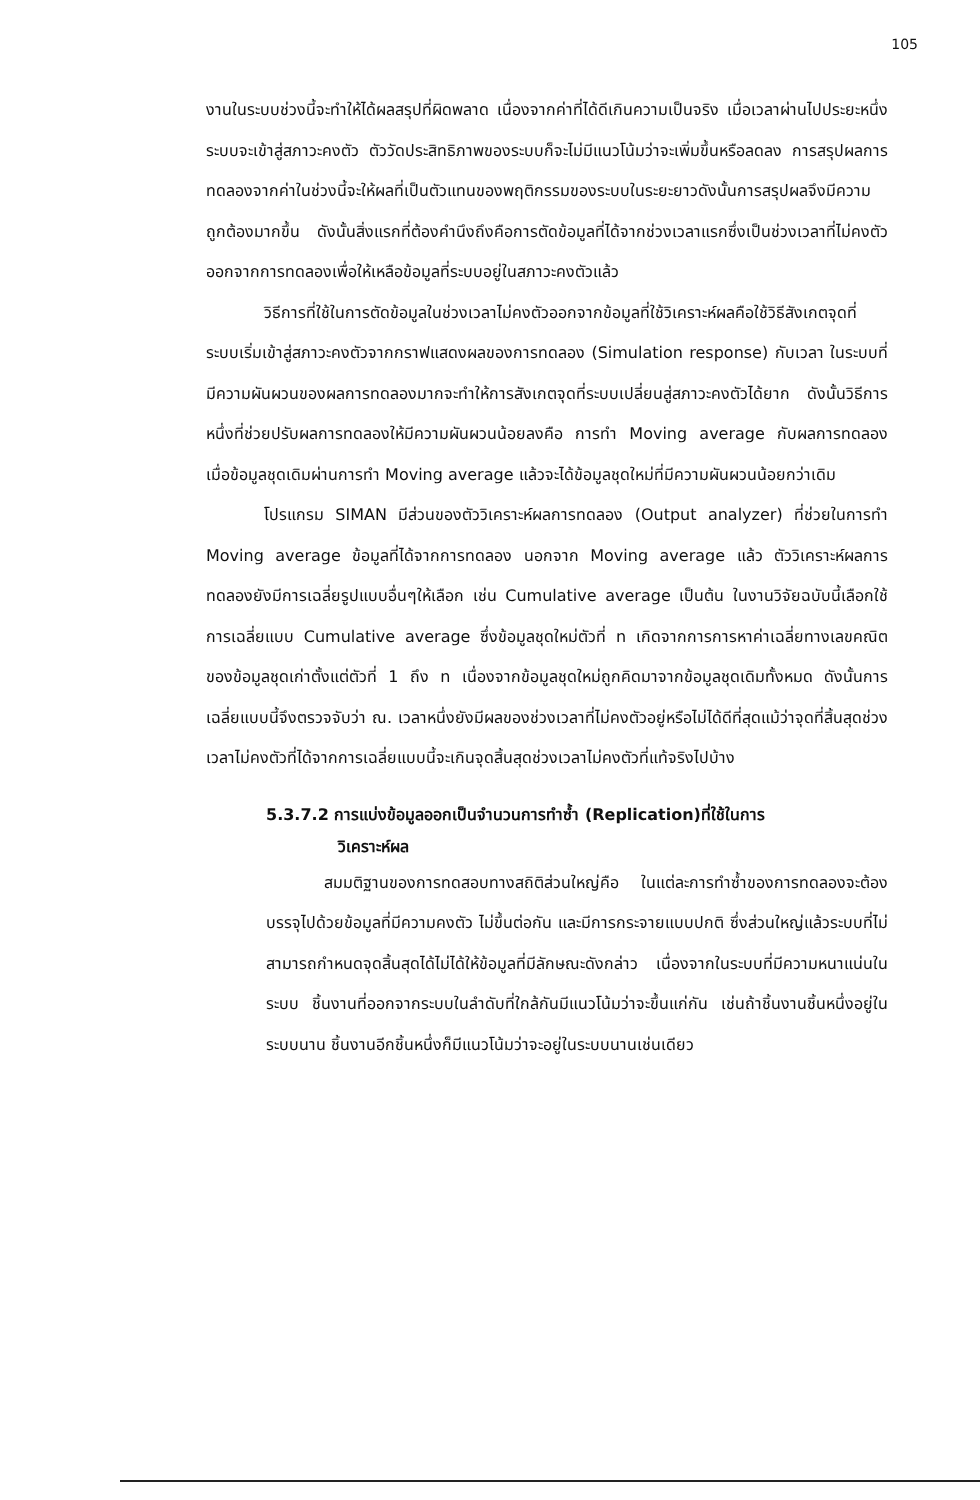105
งานในระบบช่วงนี้จะทำให้ได้ผลสรุปที่ผิดพลาด เนื่องจากค่าที่ได้ดีเกินความเป็นจริง เมื่อเวลาผ่านไปประยะหนึ่งระบบจะเข้าสู่สภาวะคงตัว ตัววัดประสิทธิภาพของระบบก็จะไม่มีแนวโน้มว่าจะเพิ่มขึ้นหรือลดลง การสรุปผลการทดลองจากค่าในช่วงนี้จะให้ผลที่เป็นตัวแทนของพฤติกรรมของระบบในระยะยาวดังนั้นการสรุปผลจึงมีความถูกต้องมากขึ้น ดังนั้นสิ่งแรกที่ต้องคำนึงถึงคือการตัดข้อมูลที่ได้จากช่วงเวลาแรกซึ่งเป็นช่วงเวลาที่ไม่คงตัวออกจากการทดลองเพื่อให้เหลือข้อมูลที่ระบบอยู่ในสภาวะคงตัวแล้ว
วิธีการที่ใช้ในการตัดข้อมูลในช่วงเวลาไม่คงตัวออกจากข้อมูลที่ใช้วิเคราะห์ผลคือใช้วิธีสังเกตจุดที่ระบบเริ่มเข้าสู่สภาวะคงตัวจากกราฟแสดงผลของการทดลอง (Simulation response) กับเวลา ในระบบที่มีความผันผวนของผลการทดลองมากจะทำให้การสังเกตจุดที่ระบบเปลี่ยนสู่สภาวะคงตัวได้ยาก ดังนั้นวิธีการหนึ่งที่ช่วยปรับผลการทดลองให้มีความผันผวนน้อยลงคือ การทำ Moving average กับผลการทดลอง เมื่อข้อมูลชุดเดิมผ่านการทำ Moving average แล้วจะได้ข้อมูลชุดใหม่ที่มีความผันผวนน้อยกว่าเดิม
โปรแกรม SIMAN มีส่วนของตัววิเคราะห์ผลการทดลอง (Output analyzer) ที่ช่วยในการทำ Moving average ข้อมูลที่ได้จากการทดลอง นอกจาก Moving average แล้ว ตัววิเคราะห์ผลการทดลองยังมีการเฉลี่ยรูปแบบอื่นๆให้เลือก เช่น Cumulative average เป็นต้น ในงานวิจัยฉบับนี้เลือกใช้การเฉลี่ยแบบ Cumulative average ซึ่งข้อมูลชุดใหม่ตัวที่ n เกิดจากการการหาค่าเฉลี่ยทางเลขคณิตของข้อมูลชุดเก่าตั้งแต่ตัวที่ 1 ถึง n เนื่องจากข้อมูลชุดใหม่ถูกคิดมาจากข้อมูลชุดเดิมทั้งหมด ดังนั้นการเฉลี่ยแบบนี้จึงตรวจจับว่า ณ. เวลาหนึ่งยังมีผลของช่วงเวลาที่ไม่คงตัวอยู่หรือไม่ได้ดีที่สุดแม้ว่าจุดที่สิ้นสุดช่วงเวลาไม่คงตัวที่ได้จากการเฉลี่ยแบบนี้จะเกินจุดสิ้นสุดช่วงเวลาไม่คงตัวที่แท้จริงไปบ้าง
5.3.7.2 การแบ่งข้อมูลออกเป็นจำนวนการทำซ้ำ (Replication)ที่ใช้ในการ
วิเคราะห์ผล
สมมติฐานของการทดสอบทางสถิติส่วนใหญ่คือ ในแต่ละการทำซ้ำของการทดลองจะต้องบรรจุไปด้วยข้อมูลที่มีความคงตัว ไม่ขึ้นต่อกัน และมีการกระจายแบบปกติ ซึ่งส่วนใหญ่แล้วระบบที่ไม่สามารถกำหนดจุดสิ้นสุดได้ไม่ได้ให้ข้อมูลที่มีลักษณะดังกล่าว เนื่องจากในระบบที่มีความหนาแน่นในระบบ ชิ้นงานที่ออกจากระบบในลำดับที่ใกล้กันมีแนวโน้มว่าจะขึ้นแก่กัน เช่นถ้าชิ้นงานชิ้นหนึ่งอยู่ในระบบนาน ชิ้นงานอีกชิ้นหนึ่งก็มีแนวโน้มว่าจะอยู่ในระบบนานเช่นเดียว